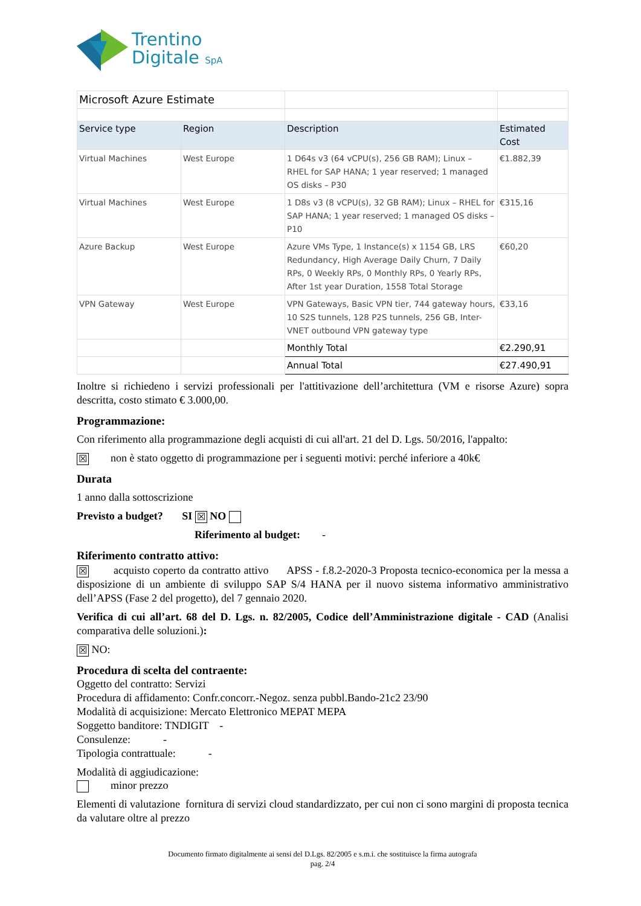Trentino
Digitale SpA
| Microsoft Azure Estimate | | | |
| Service type | Region | Description | Estimated Cost |
| Virtual Machines | West Europe | 1 D64s v3 (64 vCPU(s), 256 GB RAM); Linux – RHEL for SAP HANA; 1 year reserved; 1 managed OS disks – P30 | €1.882,39 |
| Virtual Machines | West Europe | 1 D8s v3 (8 vCPU(s), 32 GB RAM); Linux – RHEL for SAP HANA; 1 year reserved; 1 managed OS disks – P10 | €315,16 |
| Azure Backup | West Europe | Azure VMs Type, 1 Instance(s) x 1154 GB, LRS Redundancy, High Average Daily Churn, 7 Daily RPs, 0 Weekly RPs, 0 Monthly RPs, 0 Yearly RPs, After 1st year Duration, 1558 Total Storage | €60,20 |
| VPN Gateway | West Europe | VPN Gateways, Basic VPN tier, 744 gateway hours, 10 S2S tunnels, 128 P2S tunnels, 256 GB, Inter-VNET outbound VPN gateway type | €33,16 |
| | | Monthly Total | €2.290,91 |
| | | Annual Total | €27.490,91 |
Inoltre si richiedeno i servizi professionali per l'attitivazione dell’architettura (VM e risorse Azure) sopra descritta, costo stimato € 3.000,00.
Programmazione:
Con riferimento alla programmazione degli acquisti di cui all'art. 21 del D. Lgs. 50/2016, l'appalto:
☒ non è stato oggetto di programmazione per i seguenti motivi: perché inferiore a 40k€
Durata
1 anno dalla sottoscrizione
Previsto a budget? SI ☒ NO
Riferimento al budget: -
Riferimento contratto attivo:
☒ acquisto coperto da contratto attivo APSS - f.8.2-2020-3 Proposta tecnico-economica per la messa a disposizione di un ambiente di sviluppo SAP S/4 HANA per il nuovo sistema informativo amministrativo dell’APSS (Fase 2 del progetto), del 7 gennaio 2020.
Verifica di cui all’art. 68 del D. Lgs. n. 82/2005, Codice dell’Amministrazione digitale - CAD (Analisi comparativa delle soluzioni.):
☒ NO:
Procedura di scelta del contraente:
Oggetto del contratto: Servizi
Procedura di affidamento: Confr.concorr.-Negoz. senza pubbl.Bando-21c2 23/90
Modalità di acquisizione: Mercato Elettronico MEPAT MEPA
Soggetto banditore: TNDIGIT -
Consulenze: -
Tipologia contrattuale: -
Modalità di aggiudicazione:
minor prezzo
Elementi di valutazione fornitura di servizi cloud standardizzato, per cui non ci sono margini di proposta tecnica da valutare oltre al prezzo
Documento firmato digitalmente ai sensi del D.Lgs. 82/2005 e s.m.i. che sostituisce la firma autografa
pag. 2/4